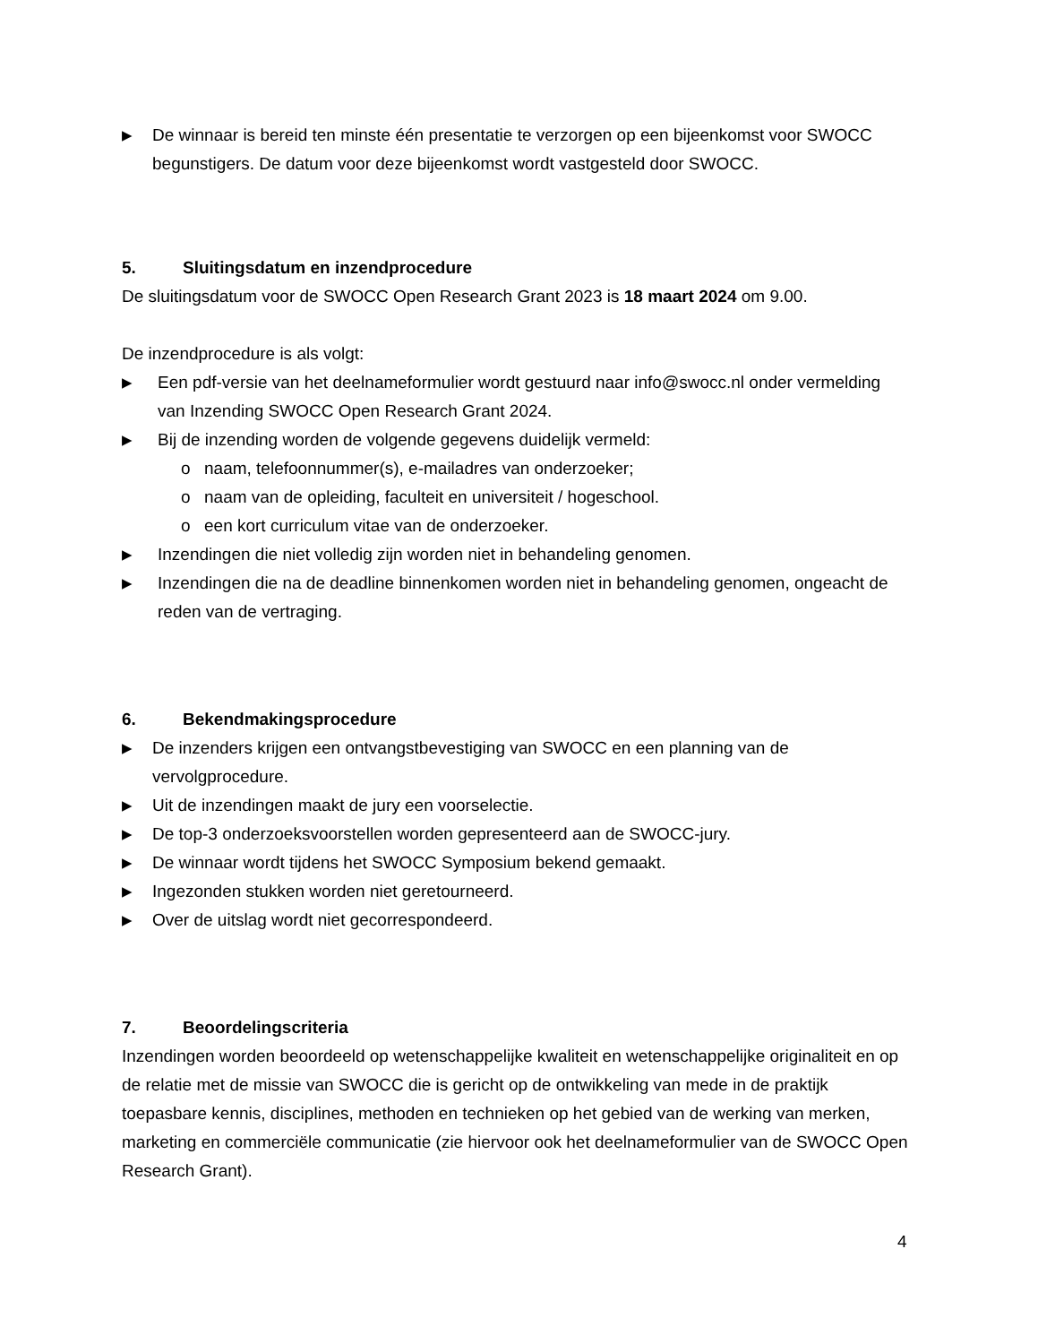▶
De winnaar is bereid ten minste één presentatie te verzorgen op een bijeenkomst voor SWOCC begunstigers. De datum voor deze bijeenkomst wordt vastgesteld door SWOCC.
5. Sluitingsdatum en inzendprocedure
De sluitingsdatum voor de SWOCC Open Research Grant 2023 is 18 maart 2024 om 9.00.
De inzendprocedure is als volgt:
▶
Een pdf-versie van het deelnameformulier wordt gestuurd naar info@swocc.nl onder vermelding van Inzending SWOCC Open Research Grant 2024.
▶
Bij de inzending worden de volgende gegevens duidelijk vermeld:
o naam, telefoonnummer(s), e-mailadres van onderzoeker;
o naam van de opleiding, faculteit en universiteit / hogeschool.
o een kort curriculum vitae van de onderzoeker.
▶
Inzendingen die niet volledig zijn worden niet in behandeling genomen.
▶
Inzendingen die na de deadline binnenkomen worden niet in behandeling genomen, ongeacht de reden van de vertraging.
6. Bekendmakingsprocedure
▶
De inzenders krijgen een ontvangstbevestiging van SWOCC en een planning van de vervolgprocedure.
▶
Uit de inzendingen maakt de jury een voorselectie.
▶
De top-3 onderzoeksvoorstellen worden gepresenteerd aan de SWOCC-jury.
▶
De winnaar wordt tijdens het SWOCC Symposium bekend gemaakt.
▶
Ingezonden stukken worden niet geretourneerd.
▶
Over de uitslag wordt niet gecorrespondeerd.
7. Beoordelingscriteria
Inzendingen worden beoordeeld op wetenschappelijke kwaliteit en wetenschappelijke originaliteit en op de relatie met de missie van SWOCC die is gericht op de ontwikkeling van mede in de praktijk toepasbare kennis, disciplines, methoden en technieken op het gebied van de werking van merken, marketing en commerciële communicatie (zie hiervoor ook het deelnameformulier van de SWOCC Open Research Grant).
4